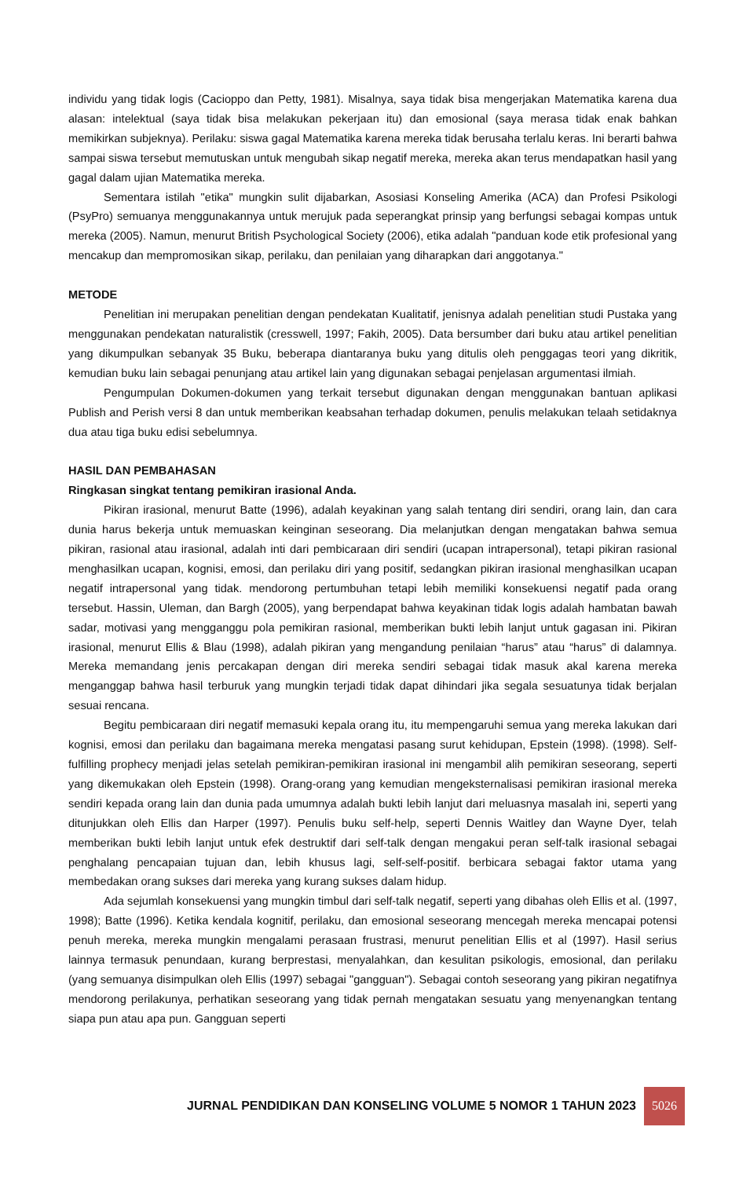individu yang tidak logis (Cacioppo dan Petty, 1981). Misalnya, saya tidak bisa mengerjakan Matematika karena dua alasan: intelektual (saya tidak bisa melakukan pekerjaan itu) dan emosional (saya merasa tidak enak bahkan memikirkan subjeknya). Perilaku: siswa gagal Matematika karena mereka tidak berusaha terlalu keras. Ini berarti bahwa sampai siswa tersebut memutuskan untuk mengubah sikap negatif mereka, mereka akan terus mendapatkan hasil yang gagal dalam ujian Matematika mereka.
Sementara istilah "etika" mungkin sulit dijabarkan, Asosiasi Konseling Amerika (ACA) dan Profesi Psikologi (PsyPro) semuanya menggunakannya untuk merujuk pada seperangkat prinsip yang berfungsi sebagai kompas untuk mereka (2005). Namun, menurut British Psychological Society (2006), etika adalah "panduan kode etik profesional yang mencakup dan mempromosikan sikap, perilaku, dan penilaian yang diharapkan dari anggotanya."
METODE
Penelitian ini merupakan penelitian dengan pendekatan Kualitatif, jenisnya adalah penelitian studi Pustaka yang menggunakan pendekatan naturalistik (cresswell, 1997; Fakih, 2005). Data bersumber dari buku atau artikel penelitian yang dikumpulkan sebanyak 35 Buku, beberapa diantaranya buku yang ditulis oleh penggagas teori yang dikritik, kemudian buku lain sebagai penunjang atau artikel lain yang digunakan sebagai penjelasan argumentasi ilmiah.
Pengumpulan Dokumen-dokumen yang terkait tersebut digunakan dengan menggunakan bantuan aplikasi Publish and Perish versi 8 dan untuk memberikan keabsahan terhadap dokumen, penulis melakukan telaah setidaknya dua atau tiga buku edisi sebelumnya.
HASIL DAN PEMBAHASAN
Ringkasan singkat tentang pemikiran irasional Anda.
Pikiran irasional, menurut Batte (1996), adalah keyakinan yang salah tentang diri sendiri, orang lain, dan cara dunia harus bekerja untuk memuaskan keinginan seseorang. Dia melanjutkan dengan mengatakan bahwa semua pikiran, rasional atau irasional, adalah inti dari pembicaraan diri sendiri (ucapan intrapersonal), tetapi pikiran rasional menghasilkan ucapan, kognisi, emosi, dan perilaku diri yang positif, sedangkan pikiran irasional menghasilkan ucapan negatif intrapersonal yang tidak. mendorong pertumbuhan tetapi lebih memiliki konsekuensi negatif pada orang tersebut. Hassin, Uleman, dan Bargh (2005), yang berpendapat bahwa keyakinan tidak logis adalah hambatan bawah sadar, motivasi yang mengganggu pola pemikiran rasional, memberikan bukti lebih lanjut untuk gagasan ini. Pikiran irasional, menurut Ellis & Blau (1998), adalah pikiran yang mengandung penilaian “harus” atau “harus” di dalamnya. Mereka memandang jenis percakapan dengan diri mereka sendiri sebagai tidak masuk akal karena mereka menganggap bahwa hasil terburuk yang mungkin terjadi tidak dapat dihindari jika segala sesuatunya tidak berjalan sesuai rencana.
Begitu pembicaraan diri negatif memasuki kepala orang itu, itu mempengaruhi semua yang mereka lakukan dari kognisi, emosi dan perilaku dan bagaimana mereka mengatasi pasang surut kehidupan, Epstein (1998). (1998). Self-fulfilling prophecy menjadi jelas setelah pemikiran-pemikiran irasional ini mengambil alih pemikiran seseorang, seperti yang dikemukakan oleh Epstein (1998). Orang-orang yang kemudian mengeksternalisasi pemikiran irasional mereka sendiri kepada orang lain dan dunia pada umumnya adalah bukti lebih lanjut dari meluasnya masalah ini, seperti yang ditunjukkan oleh Ellis dan Harper (1997). Penulis buku self-help, seperti Dennis Waitley dan Wayne Dyer, telah memberikan bukti lebih lanjut untuk efek destruktif dari self-talk dengan mengakui peran self-talk irasional sebagai penghalang pencapaian tujuan dan, lebih khusus lagi, self-self-positif. berbicara sebagai faktor utama yang membedakan orang sukses dari mereka yang kurang sukses dalam hidup.
Ada sejumlah konsekuensi yang mungkin timbul dari self-talk negatif, seperti yang dibahas oleh Ellis et al. (1997, 1998); Batte (1996). Ketika kendala kognitif, perilaku, dan emosional seseorang mencegah mereka mencapai potensi penuh mereka, mereka mungkin mengalami perasaan frustrasi, menurut penelitian Ellis et al (1997). Hasil serius lainnya termasuk penundaan, kurang berprestasi, menyalahkan, dan kesulitan psikologis, emosional, dan perilaku (yang semuanya disimpulkan oleh Ellis (1997) sebagai "gangguan"). Sebagai contoh seseorang yang pikiran negatifnya mendorong perilakunya, perhatikan seseorang yang tidak pernah mengatakan sesuatu yang menyenangkan tentang siapa pun atau apa pun. Gangguan seperti
JURNAL PENDIDIKAN DAN KONSELING VOLUME 5 NOMOR 1 TAHUN 2023 5026